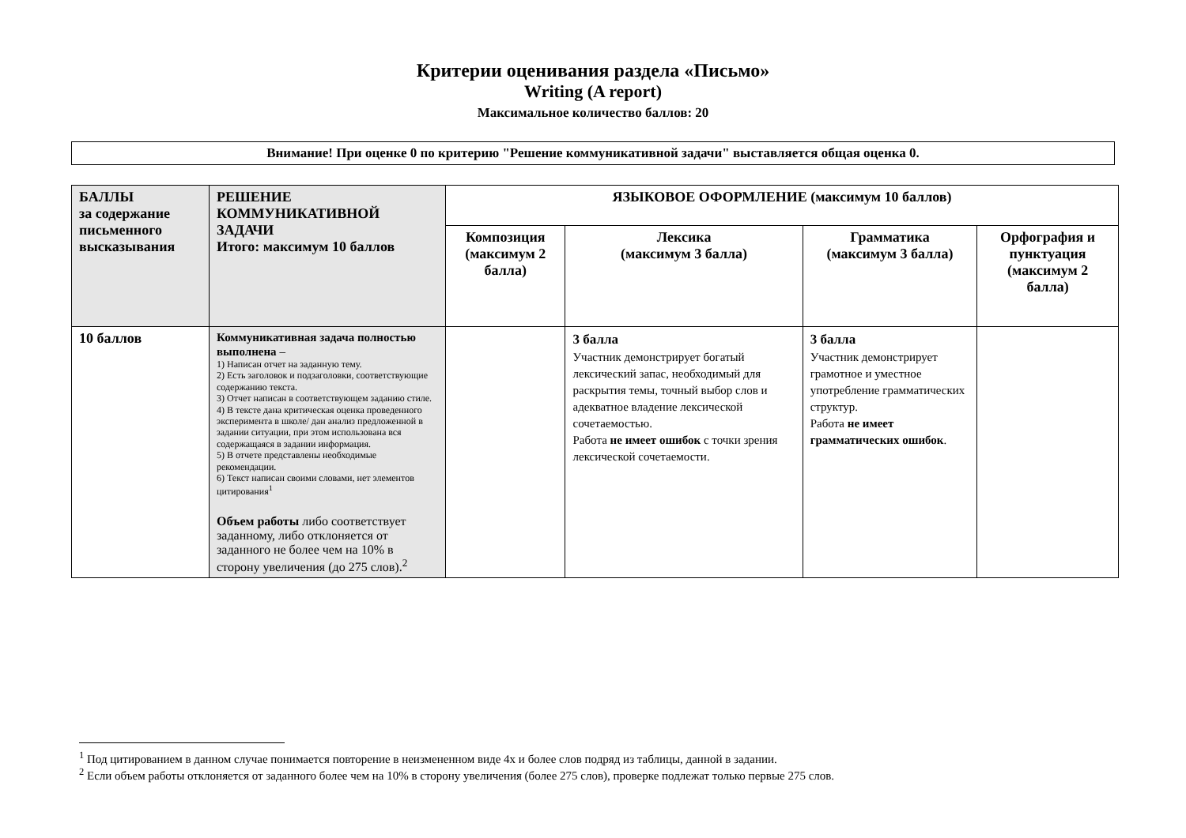Критерии оценивания раздела «Письмо»
Writing (A report)
Максимальное количество баллов: 20
Внимание! При оценке 0 по критерию "Решение коммуникативной задачи" выставляется общая оценка 0.
| БАЛЛЫ за содержание письменного высказывания | РЕШЕНИЕ КОММУНИКАТИВНОЙ ЗАДАЧИ Итого: максимум 10 баллов | ЯЗЫКОВОЕ ОФОРМЛЕНИЕ (максимум 10 баллов) | | | |
| --- | --- | --- | --- | --- | --- |
| | | Композиция (максимум 2 балла) | Лексика (максимум 3 балла) | Грамматика (максимум 3 балла) | Орфография и пунктуация (максимум 2 балла) |
| 10 баллов | Коммуникативная задача полностью выполнена – 1) Написан отчет на заданную тему. 2) Есть заголовок и подзаголовки, соответствующие содержанию текста. 3) Отчет написан в соответствующем заданию стиле. 4) В тексте дана критическая оценка проведенного эксперимента в школе/ дан анализ предложенной в задании ситуации, при этом использована вся содержащаяся в задании информация. 5) В отчете представлены необходимые рекомендации. 6) Текст написан своими словами, нет элементов цитирования<sup>1</sup> Объем работы либо соответствует заданному, либо отклоняется от заданного не более чем на 10% в сторону увеличения (до 275 слов).<sup>2</sup> | | 3 балла Участник демонстрирует богатый лексический запас, необходимый для раскрытия темы, точный выбор слов и адекватное владение лексической сочетаемостью. Работа не имеет ошибок с точки зрения лексической сочетаемости. | 3 балла Участник демонстрирует грамотное и уместное употребление грамматических структур. Работа не имеет грамматических ошибок . | |
<sup>1</sup> Под цитированием в данном случае понимается повторение в неизмененном виде 4х и более слов подряд из таблицы, данной в задании.
<sup>2</sup> Если объем работы отклоняется от заданного более чем на 10% в сторону увеличения (более 275 слов), проверке подлежат только первые 275 слов.